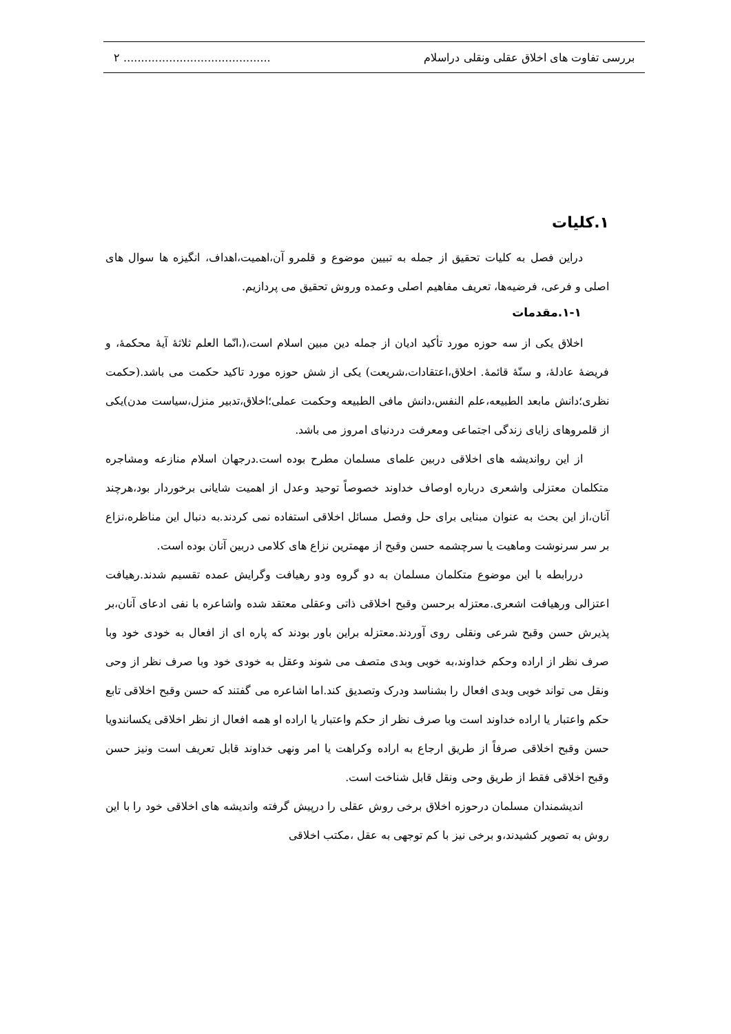بررسی تفاوت های اخلاق عقلی ونقلی دراسلام.......................................... ۲
۱.کلیات
دراین فصل به کلیات تحقیق از جمله به تبیین موضوع و قلمرو آن،اهمیت،اهداف، انگیزه ها سوال های اصلی و فرعی، فرضیه‌ها، تعریف مفاهیم اصلی وعمده وروش تحقیق می پردازیم.
۱-۱.مقدمات
اخلاق یکی از سه حوزه مورد تأکید ادیان از جمله دین مبین اسلام است،(،انّما العلم ثلاثهٔ آیهٔ محکمهٔ، و فریضهٔ عادلهٔ، و سنّهٔ قائمهٔ. اخلاق،اعتقادات،شریعت) یکی از شش حوزه مورد تاکید حکمت می باشد.(حکمت نظری؛دانش مابعد الطبیعه،علم النفس،دانش مافی الطبیعه وحکمت عملی؛اخلاق،تدبیر منزل،سیاست مدن)یکی از قلمروهای زایای زندگی اجتماعی ومعرفت دردنیای امروز می باشد.
از این رواندیشه های اخلاقی دربین علمای مسلمان مطرح بوده است.درجهان اسلام منازعه ومشاجره متکلمان معتزلی واشعری درباره اوصاف خداوند خصوصاً توحید وعدل از اهمیت شایانی برخوردار بود،هرچند آنان،از این بحث به عنوان مبنایی برای حل وفصل مسائل اخلاقی استفاده نمی کردند.به دنبال این مناظره،نزاع بر سر سرنوشت وماهیت یا سرچشمه حسن وقبح از مهمترین نزاع های کلامی دربین آنان بوده است.
دررابطه با این موضوع متکلمان مسلمان به دو گروه ودو رهیافت وگرایش عمده تقسیم شدند.رهیافت اعتزالی ورهیافت اشعری.معتزله برحسن وقبح اخلاقی ذاتی وعقلی معتقد شده واشاعره با نفی ادعای آنان،بر پذیرش حسن وقبح شرعی ونقلی روی آوردند.معتزله براین باور بودند که پاره ای از افعال به خودی خود وبا صرف نظر از اراده وحکم خداوند،به خوبی وبدی متصف می شوند وعقل به خودی خود وبا صرف نظر از وحی ونقل می تواند خوبی وبدی افعال را بشناسد ودرک وتصدیق کند.اما اشاعره می گفتند که حسن وقبح اخلاقی تابع حکم واعتبار یا اراده خداوند است وبا صرف نظر از حکم واعتبار یا اراده او همه افعال از نظر اخلاقی یکسانندویا حسن وقبح اخلاقی صرفاً از طریق ارجاع به اراده وکراهت یا امر ونهی خداوند قابل تعریف است ونیز حسن وقبح اخلاقی فقط از طریق وحی ونقل قابل شناخت است.
اندیشمندان مسلمان درحوزه اخلاق برخی روش عقلی را درپیش گرفته واندیشه های اخلاقی خود را با این روش به تصویر کشیدند،و برخی نیز با کم توجهی به عقل ،مکتب اخلاقی